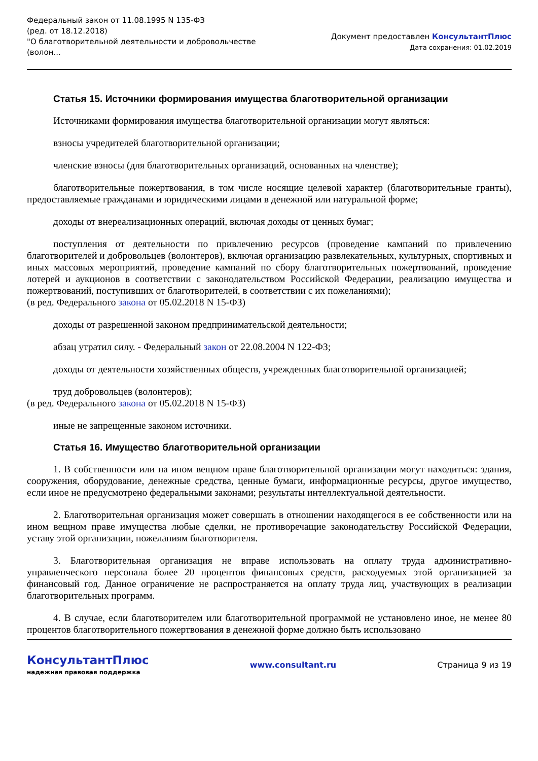Федеральный закон от 11.08.1995 N 135-ФЗ
(ред. от 18.12.2018)
"О благотворительной деятельности и добровольчестве
(волон...
Документ предоставлен КонсультантПлюс
Дата сохранения: 01.02.2019
Статья 15. Источники формирования имущества благотворительной организации
Источниками формирования имущества благотворительной организации могут являться:
взносы учредителей благотворительной организации;
членские взносы (для благотворительных организаций, основанных на членстве);
благотворительные пожертвования, в том числе носящие целевой характер (благотворительные гранты), предоставляемые гражданами и юридическими лицами в денежной или натуральной форме;
доходы от внереализационных операций, включая доходы от ценных бумаг;
поступления от деятельности по привлечению ресурсов (проведение кампаний по привлечению благотворителей и добровольцев (волонтеров), включая организацию развлекательных, культурных, спортивных и иных массовых мероприятий, проведение кампаний по сбору благотворительных пожертвований, проведение лотерей и аукционов в соответствии с законодательством Российской Федерации, реализацию имущества и пожертвований, поступивших от благотворителей, в соответствии с их пожеланиями);
(в ред. Федерального закона от 05.02.2018 N 15-ФЗ)
доходы от разрешенной законом предпринимательской деятельности;
абзац утратил силу. - Федеральный закон от 22.08.2004 N 122-ФЗ;
доходы от деятельности хозяйственных обществ, учрежденных благотворительной организацией;
труд добровольцев (волонтеров);
(в ред. Федерального закона от 05.02.2018 N 15-ФЗ)
иные не запрещенные законом источники.
Статья 16. Имущество благотворительной организации
1. В собственности или на ином вещном праве благотворительной организации могут находиться: здания, сооружения, оборудование, денежные средства, ценные бумаги, информационные ресурсы, другое имущество, если иное не предусмотрено федеральными законами; результаты интеллектуальной деятельности.
2. Благотворительная организация может совершать в отношении находящегося в ее собственности или на ином вещном праве имущества любые сделки, не противоречащие законодательству Российской Федерации, уставу этой организации, пожеланиям благотворителя.
3. Благотворительная организация не вправе использовать на оплату труда административно-управленческого персонала более 20 процентов финансовых средств, расходуемых этой организацией за финансовый год. Данное ограничение не распространяется на оплату труда лиц, участвующих в реализации благотворительных программ.
4. В случае, если благотворителем или благотворительной программой не установлено иное, не менее 80 процентов благотворительного пожертвования в денежной форме должно быть использовано
КонсультантПлюс
надежная правовая поддержка
www.consultant.ru Страница 9 из 19